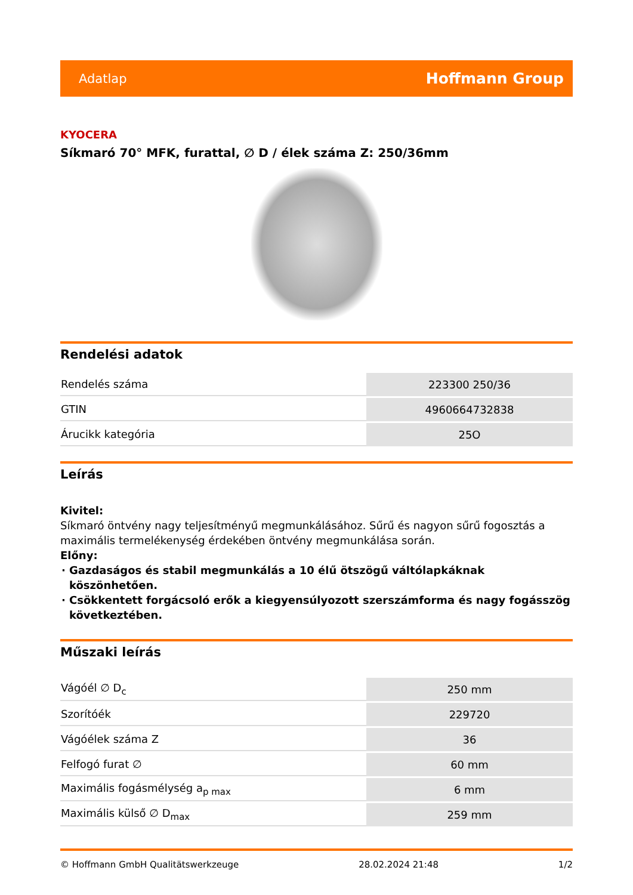Adatlap Hoffmann Group
KYOCERA
Síkmaró 70° MFK, furattal, ∅ D / élek száma Z: 250/36mm
Rendelési adatok
| Rendelés száma | 223300 250/36 |
| GTIN | 4960664732838 |
| Árucikk kategória | 25O |
Leírás
Kivitel:
Síkmaró öntvény nagy teljesítményű megmunkálásához. Sűrű és nagyon sűrű fogosztás a maximális termelékenység érdekében öntvény megmunkálása során.
Előny:
Gazdaságos és stabil megmunkálás a 10 élű ötszögű váltólapkáknak köszönhetően.
Csökkentett forgácsoló erők a kiegyensúlyozott szerszámforma és nagy fogásszög következtében.
Műszaki leírás
| Vágóél ∅ D<sub>c</sub> | 250 mm |
| Szorítóék | 229720 |
| Vágóélek száma Z | 36 |
| Felfogó furat ∅ | 60 mm |
| Maximális fogásmélység a<sub>p max</sub> | 6 mm |
| Maximális külső ∅ D<sub>max</sub> | 259 mm |
© Hoffmann GmbH Qualitätswerkzeuge 28.02.2024 21:48 1/2